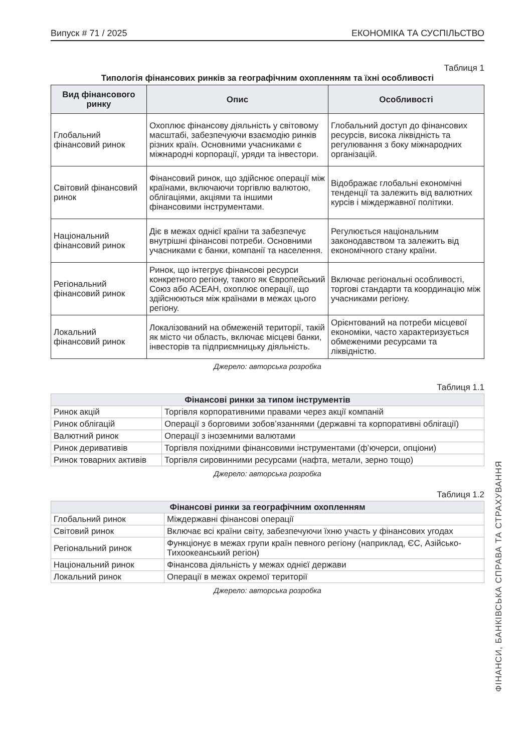Випуск # 71 / 2025 ЕКОНОМІКА ТА СУСПІЛЬСТВО
Таблиця 1
Типологія фінансових ринків за географічним охопленням та їхні особливості
| Вид фінансового ринку | Опис | Особливості |
| --- | --- | --- |
| Глобальний фінансовий ринок | Охоплює фінансову діяльність у світовому масштабі, забезпечуючи взаємодію ринків різних країн. Основними учасниками є міжнародні корпорації, уряди та інвестори. | Глобальний доступ до фінансових ресурсів, висока ліквідність та регулювання з боку міжнародних організацій. |
| Світовий фінансовий ринок | Фінансовий ринок, що здійснює операції між країнами, включаючи торгівлю валютою, облігаціями, акціями та іншими фінансовими інструментами. | Відображає глобальні економічні тенденції та залежить від валютних курсів і міждержавної політики. |
| Національний фінансовий ринок | Діє в межах однієї країни та забезпечує внутрішні фінансові потреби. Основними учасниками є банки, компанії та населення. | Регулюється національним законодавством та залежить від економічного стану країни. |
| Регіональний фінансовий ринок | Ринок, що інтегрує фінансові ресурси конкретного регіону, такого як Європейський Союз або АСЕАН, охоплює операції, що здійснюються між країнами в межах цього регіону. | Включає регіональні особливості, торгові стандарти та координацію між учасниками регіону. |
| Локальний фінансовий ринок | Локалізований на обмеженій території, такій як місто чи область, включає місцеві банки, інвесторів та підприємницьку діяльність. | Орієнтований на потреби місцевої економіки, часто характеризується обмеженими ресурсами та ліквідністю. |
Джерело: авторська розробка
Таблиця 1.1
| Фінансові ринки за типом інструментів | |
| --- | --- |
| Ринок акцій | Торгівля корпоративними правами через акції компаній |
| Ринок облігацій | Операції з борговими зобов’язаннями (державні та корпоративні облігації) |
| Валютний ринок | Операції з іноземними валютами |
| Ринок деривативів | Торгівля похідними фінансовими інструментами (ф’ючерси, опціони) |
| Ринок товарних активів | Торгівля сировинними ресурсами (нафта, метали, зерно тощо) |
Джерело: авторська розробка
Таблиця 1.2
| Фінансові ринки за географічним охопленням | |
| --- | --- |
| Глобальний ринок | Міждержавні фінансові операції |
| Світовий ринок | Включає всі країни світу, забезпечуючи їхню участь у фінансових угодах |
| Регіональний ринок | Функціонує в межах групи країн певного регіону (наприклад, ЄС, Азійсько-Тихоокеанський регіон) |
| Національний ринок | Фінансова діяльність у межах однієї держави |
| Локальний ринок | Операції в межах окремої території |
Джерело: авторська розробка
ФІНАНСИ, БАНКІВСЬКА СПРАВА ТА СТРАХУВАННЯ